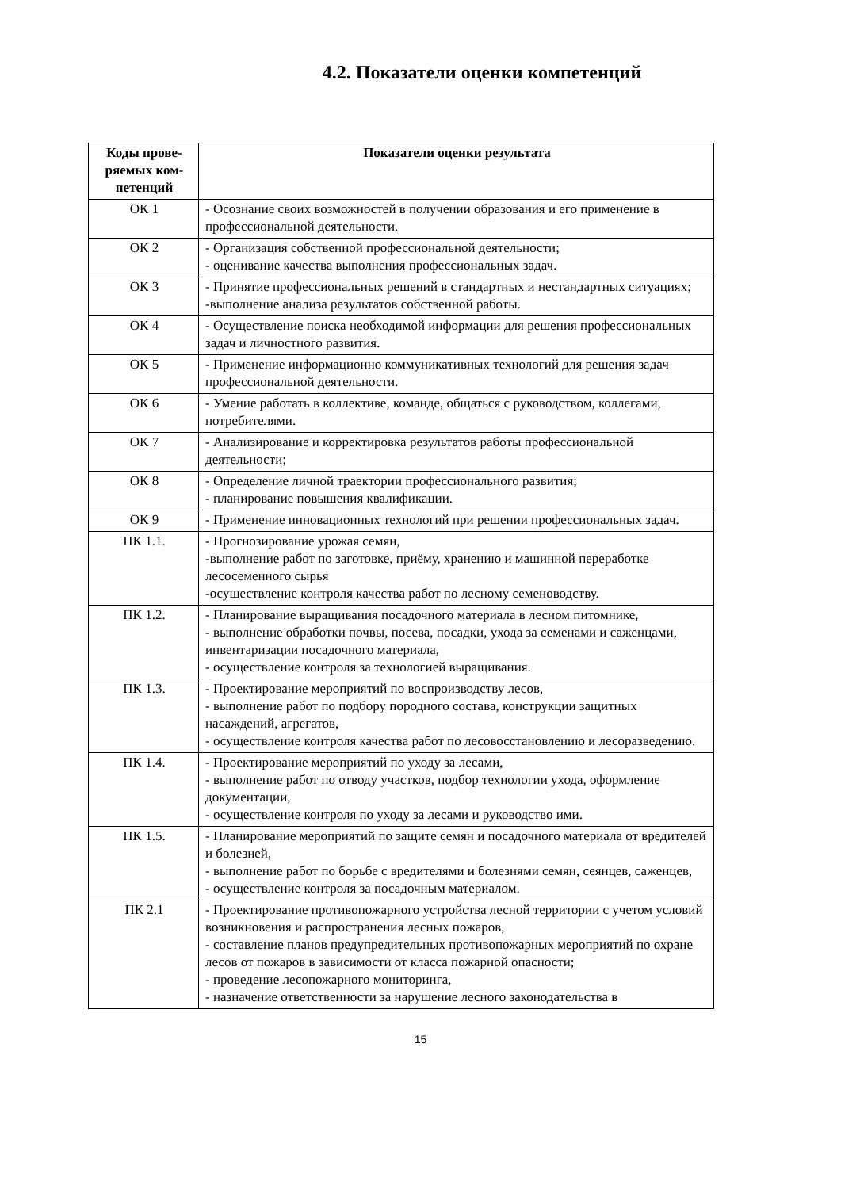4.2. Показатели оценки компетенций
| Коды прове-ряемых ком-петенций | Показатели оценки результата |
| --- | --- |
| ОК 1 | - Осознание своих возможностей в получении образования и его применение в профессиональной деятельности. |
| ОК 2 | - Организация собственной профессиональной деятельности; - оценивание качества выполнения профессиональных задач. |
| ОК 3 | - Принятие профессиональных решений в стандартных и нестандартных ситуациях; -выполнение анализа результатов собственной работы. |
| ОК 4 | - Осуществление поиска необходимой информации для решения профессиональных задач и личностного развития. |
| ОК 5 | - Применение информационно коммуникативных технологий для решения задач профессиональной деятельности. |
| ОК 6 | - Умение работать в коллективе, команде, общаться с руководством, коллегами, потребителями. |
| ОК 7 | - Анализирование и корректировка результатов работы профессиональной деятельности; |
| ОК 8 | - Определение личной траектории профессионального развития; - планирование повышения квалификации. |
| ОК 9 | - Применение инновационных технологий при решении профессиональных задач. |
| ПК 1.1. | - Прогнозирование урожая семян, -выполнение работ по заготовке, приёму, хранению и машинной переработке лесосеменного сырья -осуществление контроля качества работ по лесному семеноводству. |
| ПК 1.2. | - Планирование выращивания посадочного материала в лесном питомнике, - выполнение обработки почвы, посева, посадки, ухода за семенами и саженцами, инвентаризации посадочного материала, - осуществление контроля за технологией выращивания. |
| ПК 1.3. | - Проектирование мероприятий по воспроизводству лесов, - выполнение работ по подбору породного состава, конструкции защитных насаждений, агрегатов, - осуществление контроля качества работ по лесовосстановлению и лесоразведению. |
| ПК 1.4. | - Проектирование мероприятий по уходу за лесами, - выполнение работ по отводу участков, подбор технологии ухода, оформление документации, - осуществление контроля по уходу за лесами и руководство ими. |
| ПК 1.5. | - Планирование мероприятий по защите семян и посадочного материала от вредителей и болезней, - выполнение работ по борьбе с вредителями и болезнями семян, сеянцев, саженцев, - осуществление контроля за посадочным материалом. |
| ПК 2.1 | - Проектирование противопожарного устройства лесной территории с учетом условий возникновения и распространения лесных пожаров, - составление планов предупредительных противопожарных мероприятий по охране лесов от пожаров в зависимости от класса пожарной опасности; - проведение лесопожарного мониторинга, - назначение ответственности за нарушение лесного законодательства в |
15